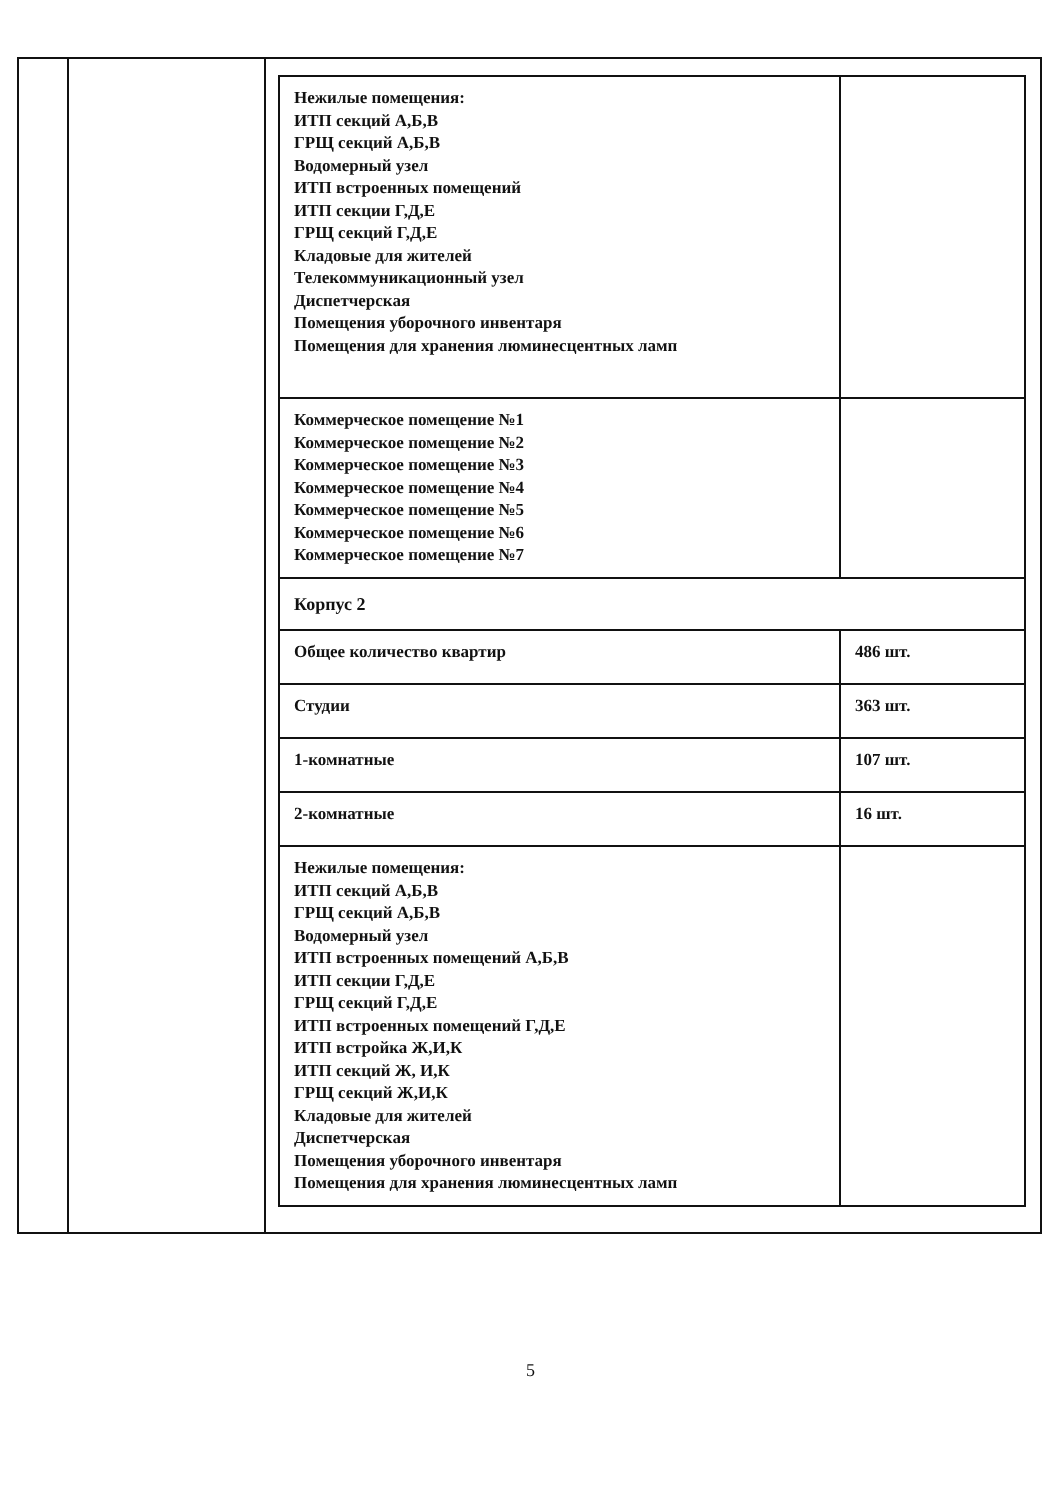| | | / Нежилые помещения: ИТП секций А,Б,В ГРЩ секций А,Б,В Водомерный узел ИТП встроенных помещений ИТП секции Г,Д,Е ГРЩ секций Г,Д,Е Кладовые для жителей Телекоммуникационный узел Диспетчерская Помещения уборочного инвентаря Помещения для хранения люминесцентных ламп / / / Коммерческое помещение №1 Коммерческое помещение №2 Коммерческое помещение №3 Коммерческое помещение №4 Коммерческое помещение №5 Коммерческое помещение №6 Коммерческое помещение №7 / / / Корпус 2 / / / Общее количество квартир / 486 шт. / / Студии / 363 шт. / / 1-комнатные / 107 шт. / / 2-комнатные / 16 шт. / / Нежилые помещения: ИТП секций А,Б,В ГРЩ секций А,Б,В Водомерный узел ИТП встроенных помещений А,Б,В ИТП секции Г,Д,Е ГРЩ секций Г,Д,Е ИТП встроенных помещений Г,Д,Е ИТП встройка Ж,И,К ИТП секций Ж, И,К ГРЩ секций Ж,И,К Кладовые для жителей Диспетчерская Помещения уборочного инвентаря Помещения для хранения люминесцентных ламп / / |
5